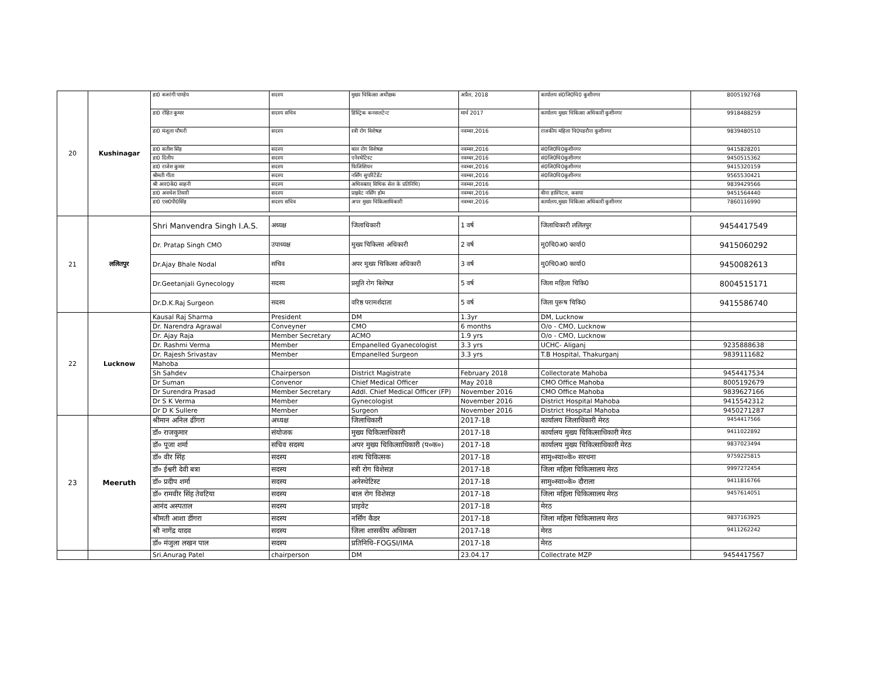| 20 | Kushinagar | डा0 बजरंगी पाण्डेय | सदस्य | मुख्य चिकित्सा अधीक्षक | अप्रैल, 2018 | कार्यालय सं0जि0चि0 कुशीनगर | 8005192768 |
| | | डा0 रोहित कुमार | सदस्य सचिव | डिस्ट्रिक कनसलटेन्ट | मार्च 2017 | कार्यालय मुख्य चिकित्सा अधिकारी कुशीनगर | 9918488259 |
| | | डा0 मंजूला चौधरी | सदस्य | स्त्री रोग विशेषज्ञ | नवम्बर,2016 | राजकीय महिला चि0पडरौना कुशीनगर | 9839480510 |
| | | डा0 सतीश सिंह | सदस्य | बाल रोग विशेषज्ञ | नवम्बर,2016 | सं0जि0चि0कुशीनगर | 9415828201 |
| | | डा0 दिलीप | सदस्य | एनेस्थेटिस्ट | नवम्बर,2016 | सं0जि0चि0कुशीनगर | 9450515362 |
| | | डा0 राजेश कुमार | सदस्य | फिजिशियन | नवम्बर,2016 | सं0जि0चि0कुशीनगर | 9415320159 |
| | | श्रीमती गीता | सदस्य | नर्सिंग सुपरिटेंडेंट | नवम्बर,2016 | सं0जि0चि0कुशीनगर | 9565530421 |
| | | श्री आर0के0 साहनी | सदस्य | अधिवक्ता( विधिक सेल के प्रतिनिधि) | नवम्बर,2016 | | 9839429566 |
| | | डा0 अवधेश तिवारी | सदस्य | प्राइवेट नर्सिंग होम | नवम्बर,2016 | बीना हास्पिटल, कसया | 9451564440 |
| | | डा0 एस0पी0सिंह | सदस्य सचिव | अपर मुख्य चिकित्साधिकारी | नवम्बर,2016 | कार्यालय,मुख्य चिकित्सा अधिकारी कुशीनगर | 7860116990 |
| 21 | ललितपुर | Shri Manvendra Singh I.A.S. | अध्यक्ष | जिलाधिकारी | 1 वर्ष | जिलाधिकारी ललितपुर | 9454417549 |
| | | Dr. Pratap Singh CMO | उपाध्यक्ष | मुख्य चिकित्सा अधिकारी | 2 वर्ष | मु0चि0अ0 कार्या0 | 9415060292 |
| | | Dr.Ajay Bhale Nodal | सचिव | अपर मुख्य चिकित्सा अधिकारी | 3 वर्ष | मु0चि0अ0 कार्या0 | 9450082613 |
| | | Dr.Geetanjali Gynecology | सदस्य | प्रसूति रोग बिशेषज्ञ | 5 वर्ष | जिला महिला चिकि0 | 8004515171 |
| | | Dr.D.K.Raj Surgeon | सदस्य | वरिष्ठ परामर्शदाता | 5 वर्ष | जिला पुरूष चिकि0 | 9415586740 |
| 22 | Lucknow | Kausal Raj Sharma | President | DM | 1.3yr | DM, Lucknow | |
| | | Dr. Narendra Agrawal | Conveyner | CMO | 6 months | O/o - CMO, Lucknow | |
| | | Dr. Ajay Raja | Member Secretary | ACMO | 1.9 yrs | O/o - CMO, Lucknow | |
| | | Dr. Rashmi Verma | Member | Empanelled Gyanecologist | 3.3 yrs | UCHC- Aliganj | 9235888638 |
| | | Dr. Rajesh Srivastav | Member | Empanelled Surgeon | 3.3 yrs | T.B Hospital, Thakurganj | 9839111682 |
| | | Mahoba | | | | | |
| | | Sh Sahdev | Chairperson | District Magistrate | February 2018 | Collectorate Mahoba | 9454417534 |
| | | Dr Suman | Convenor | Chief Medical Officer | May 2018 | CMO Office Mahoba | 8005192679 |
| | | Dr Surendra Prasad | Member Secretary | Addl. Chief Medical Officer (FP) | November 2016 | CMO Office Mahoba | 9839627166 |
| | | Dr S K Verma | Member | Gynecologist | November 2016 | District Hospital Mahoba | 9415542312 |
| | | Dr D K Sullere | Member | Surgeon | November 2016 | District Hospital Mahoba | 9450271287 |
| 23 | Meeruth | श्रीमान अनिल ढींगरा | अध्यक्ष | जिलाधिकारी | 2017-18 | कार्यालय जिलाधिकारी मेरठ | 9454417566 |
| | | डॉ० राजकुमार | संयोजक | मुख्य चिकित्साधिकारी | 2017-18 | कार्यालय मुख्य चिकित्साधिकारी मेरठ | 9411022892 |
| | | डॉ० पूजा शर्मा | सचिव सदस्य | अपर मुख्य चिकित्साधिकारी (प०क०) | 2017-18 | कार्यालय मुख्य चिकित्साधिकारी मेरठ | 9837023494 |
| | | डॉ० वीर सिंह | सदस्य | शल्य चिकित्सक | 2017-18 | सामु०स्वा०के० सरधना | 9759225815 |
| | | डॉ० ईश्वरी देवी बत्रा | सदस्य | स्त्री रोग विशेसज्ञ | 2017-18 | जिला महिला चिकित्सालय मेरठ | 9997272454 |
| | | डॉ० प्रदीप शर्मा | सदस्य | अनेस्थेटिस्ट | 2017-18 | सामु०स्वा०के० दौराला | 9411816766 |
| | | डॉ० रामवीर सिंह तेवटिया | सदस्य | बाल रोग विशेसज्ञ | 2017-18 | जिला महिला चिकित्सालय मेरठ | 9457614051 |
| | | आनंद अस्पताल | सदस्य | प्राइवेट | 2017-18 | मेरठ | |
| | | श्रीमती आशा डींगरा | सदस्य | नर्सिंग कैडर | 2017-18 | जिला महिला चिकित्सालय मेरठ | 9837163925 |
| | | श्री नागेंद्र यादव | सदस्य | जिला शासकीय अधिवक्ता | 2017-18 | मेरठ | 9411262242 |
| | | डॉ० मंजुला लखन पाल | सदस्य | प्रतिनिधि–FOGSI/IMA | 2017-18 | मेरठ | |
| | | Sri.Anurag Patel | chairperson | DM | 23.04.17 | Collectrate MZP | 9454417567 |